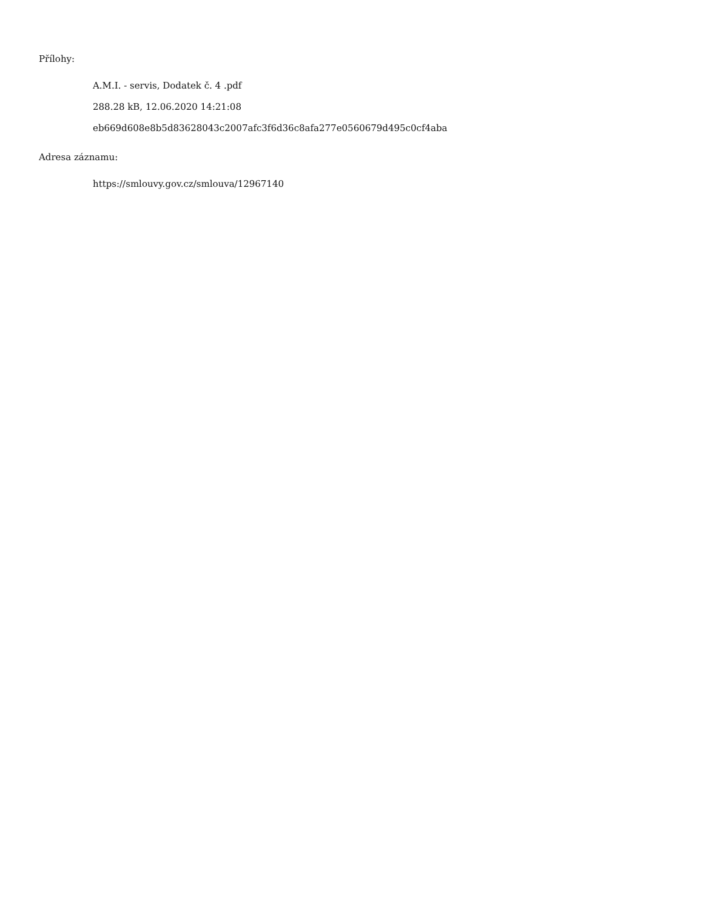Přílohy:
A.M.I. - servis, Dodatek č. 4 .pdf
288.28 kB, 12.06.2020 14:21:08
eb669d608e8b5d83628043c2007afc3f6d36c8afa277e0560679d495c0cf4aba
Adresa záznamu:
https://smlouvy.gov.cz/smlouva/12967140